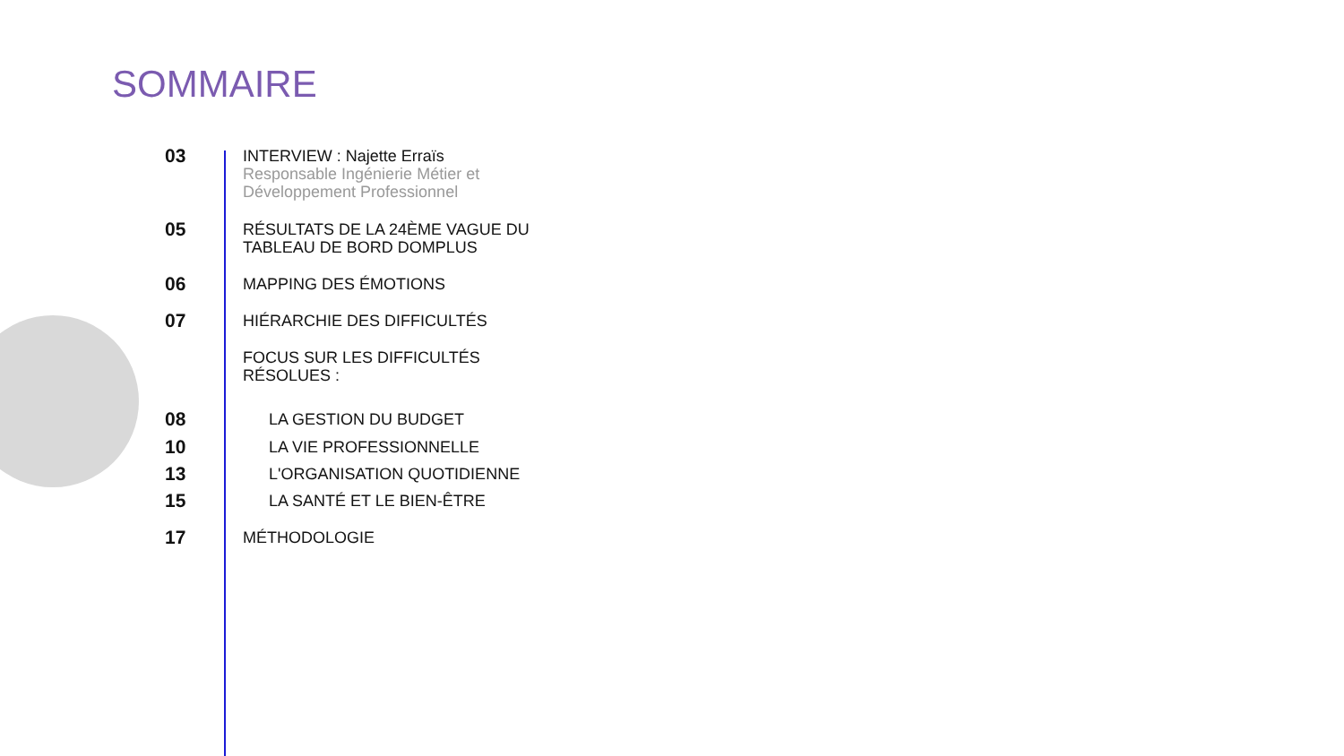SOMMAIRE
03
INTERVIEW : Najette Erraïs
Responsable Ingénierie Métier et
Développement Professionnel
05
RÉSULTATS DE LA 24ÈME VAGUE DU
TABLEAU DE BORD DOMPLUS
06
MAPPING DES ÉMOTIONS
07
HIÉRARCHIE DES DIFFICULTÉS
FOCUS SUR LES DIFFICULTÉS
RÉSOLUES :
08
LA GESTION DU BUDGET
10
LA VIE PROFESSIONNELLE
13
L'ORGANISATION QUOTIDIENNE
15
LA SANTÉ ET LE BIEN-ÊTRE
17
MÉTHODOLOGIE